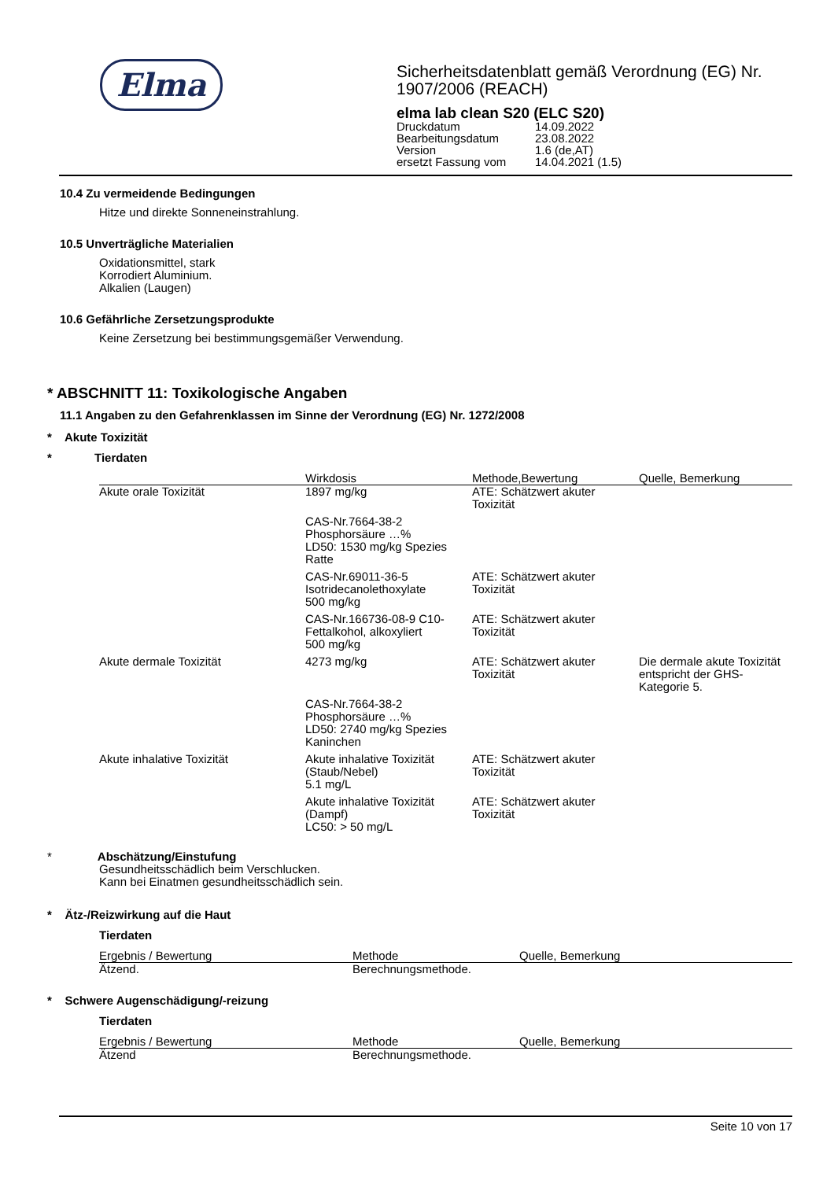Elma
Sicherheitsdatenblatt gemäß Verordnung (EG) Nr. 1907/2006 (REACH)
elma lab clean S20 (ELC S20)
| Druckdatum | 14.09.2022 |
| Bearbeitungsdatum | 23.08.2022 |
| Version | 1.6 (de,AT) |
| ersetzt Fassung vom | 14.04.2021 (1.5) |
10.4 Zu vermeidende Bedingungen
Hitze und direkte Sonneneinstrahlung.
10.5 Unverträgliche Materialien
Oxidationsmittel, stark
Korrodiert Aluminium.
Alkalien (Laugen)
10.6 Gefährliche Zersetzungsprodukte
Keine Zersetzung bei bestimmungsgemäßer Verwendung.
* ABSCHNITT 11: Toxikologische Angaben
11.1 Angaben zu den Gefahrenklassen im Sinne der Verordnung (EG) Nr. 1272/2008
* Akute Toxizität
* Tierdaten
| | Wirkdosis | Methode,Bewertung | Quelle, Bemerkung |
| --- | --- | --- | --- |
| Akute orale Toxizität | 1897 mg/kg | ATE: Schätzwert akuter Toxizität | |
| | CAS-Nr.7664-38-2 Phosphorsäure …% LD50: 1530 mg/kg Spezies Ratte | | |
| | CAS-Nr.69011-36-5 Isotridecanolethoxylate 500 mg/kg | ATE: Schätzwert akuter Toxizität | |
| | CAS-Nr.166736-08-9 C10-Fettalkohol, alkoxyliert 500 mg/kg | ATE: Schätzwert akuter Toxizität | |
| Akute dermale Toxizität | 4273 mg/kg | ATE: Schätzwert akuter Toxizität | Die dermale akute Toxizität entspricht der GHS-Kategorie 5. |
| | CAS-Nr.7664-38-2 Phosphorsäure …% LD50: 2740 mg/kg Spezies Kaninchen | | |
| Akute inhalative Toxizität | Akute inhalative Toxizität (Staub/Nebel) 5.1 mg/L | ATE: Schätzwert akuter Toxizität | |
| | Akute inhalative Toxizität (Dampf) LC50: > 50 mg/L | ATE: Schätzwert akuter Toxizität | |
* Abschätzung/Einstufung
Gesundheitsschädlich beim Verschlucken.
Kann bei Einatmen gesundheitsschädlich sein.
* Ätz-/Reizwirkung auf die Haut
Tierdaten
| Ergebnis / Bewertung | Methode | Quelle, Bemerkung |
| --- | --- | --- |
| Ätzend. | Berechnungsmethode. | |
* Schwere Augenschädigung/-reizung
Tierdaten
| Ergebnis / Bewertung | Methode | Quelle, Bemerkung |
| --- | --- | --- |
| Ätzend | Berechnungsmethode. | |
Seite 10 von 17